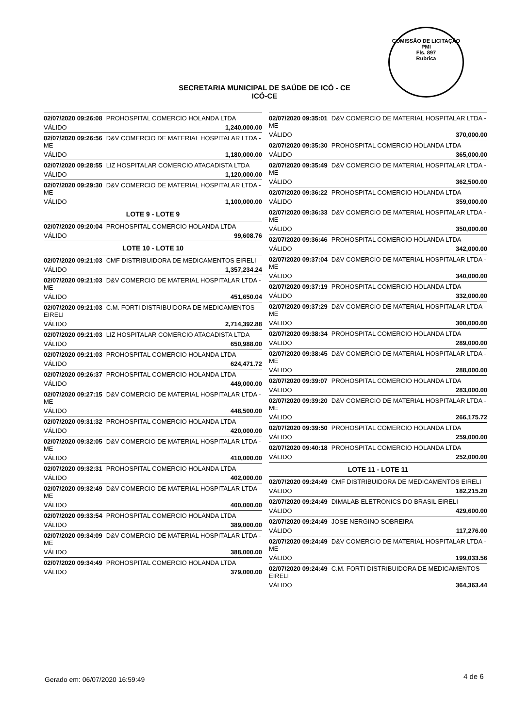COMISSÃO DE LICITAÇÃO
PMI
Fls. 897
Rubrica
SECRETARIA MUNICIPAL DE SAÚDE DE ICÓ - CE
ICÓ-CE
02/07/2020 09:26:08 PROHOSPITAL COMERCIO HOLANDA LTDA
VÁLIDO 1,240,000.00
02/07/2020 09:26:56 D&V COMERCIO DE MATERIAL HOSPITALAR LTDA - ME
VÁLIDO 1,180,000.00
02/07/2020 09:28:55 LIZ HOSPITALAR COMERCIO ATACADISTA LTDA
VÁLIDO 1,120,000.00
02/07/2020 09:29:30 D&V COMERCIO DE MATERIAL HOSPITALAR LTDA - ME
VÁLIDO 1,100,000.00
LOTE 9 - LOTE 9
02/07/2020 09:20:04 PROHOSPITAL COMERCIO HOLANDA LTDA
VÁLIDO 99,608.76
LOTE 10 - LOTE 10
02/07/2020 09:21:03 CMF DISTRIBUIDORA DE MEDICAMENTOS EIRELI
VÁLIDO 1,357,234.24
02/07/2020 09:21:03 D&V COMERCIO DE MATERIAL HOSPITALAR LTDA - ME
VÁLIDO 451,650.04
02/07/2020 09:21:03 C.M. FORTI DISTRIBUIDORA DE MEDICAMENTOS EIRELI
VÁLIDO 2,714,392.88
02/07/2020 09:21:03 LIZ HOSPITALAR COMERCIO ATACADISTA LTDA
VÁLIDO 650,988.00
02/07/2020 09:21:03 PROHOSPITAL COMERCIO HOLANDA LTDA
VÁLIDO 624,471.72
02/07/2020 09:26:37 PROHOSPITAL COMERCIO HOLANDA LTDA
VÁLIDO 449,000.00
02/07/2020 09:27:15 D&V COMERCIO DE MATERIAL HOSPITALAR LTDA - ME
VÁLIDO 448,500.00
02/07/2020 09:31:32 PROHOSPITAL COMERCIO HOLANDA LTDA
VÁLIDO 420,000.00
02/07/2020 09:32:05 D&V COMERCIO DE MATERIAL HOSPITALAR LTDA - ME
VÁLIDO 410,000.00
02/07/2020 09:32:31 PROHOSPITAL COMERCIO HOLANDA LTDA
VÁLIDO 402,000.00
02/07/2020 09:32:49 D&V COMERCIO DE MATERIAL HOSPITALAR LTDA - ME
VÁLIDO 400,000.00
02/07/2020 09:33:54 PROHOSPITAL COMERCIO HOLANDA LTDA
VÁLIDO 389,000.00
02/07/2020 09:34:09 D&V COMERCIO DE MATERIAL HOSPITALAR LTDA - ME
VÁLIDO 388,000.00
02/07/2020 09:34:49 PROHOSPITAL COMERCIO HOLANDA LTDA
VÁLIDO 379,000.00
02/07/2020 09:35:01 D&V COMERCIO DE MATERIAL HOSPITALAR LTDA - ME
VÁLIDO 370,000.00
02/07/2020 09:35:30 PROHOSPITAL COMERCIO HOLANDA LTDA
VÁLIDO 365,000.00
02/07/2020 09:35:49 D&V COMERCIO DE MATERIAL HOSPITALAR LTDA - ME
VÁLIDO 362,500.00
02/07/2020 09:36:22 PROHOSPITAL COMERCIO HOLANDA LTDA
VÁLIDO 359,000.00
02/07/2020 09:36:33 D&V COMERCIO DE MATERIAL HOSPITALAR LTDA - ME
VÁLIDO 350,000.00
02/07/2020 09:36:46 PROHOSPITAL COMERCIO HOLANDA LTDA
VÁLIDO 342,000.00
02/07/2020 09:37:04 D&V COMERCIO DE MATERIAL HOSPITALAR LTDA - ME
VÁLIDO 340,000.00
02/07/2020 09:37:19 PROHOSPITAL COMERCIO HOLANDA LTDA
VÁLIDO 332,000.00
02/07/2020 09:37:29 D&V COMERCIO DE MATERIAL HOSPITALAR LTDA - ME
VÁLIDO 300,000.00
02/07/2020 09:38:34 PROHOSPITAL COMERCIO HOLANDA LTDA
VÁLIDO 289,000.00
02/07/2020 09:38:45 D&V COMERCIO DE MATERIAL HOSPITALAR LTDA - ME
VÁLIDO 288,000.00
02/07/2020 09:39:07 PROHOSPITAL COMERCIO HOLANDA LTDA
VÁLIDO 283,000.00
02/07/2020 09:39:20 D&V COMERCIO DE MATERIAL HOSPITALAR LTDA - ME
VÁLIDO 266,175.72
02/07/2020 09:39:50 PROHOSPITAL COMERCIO HOLANDA LTDA
VÁLIDO 259,000.00
02/07/2020 09:40:18 PROHOSPITAL COMERCIO HOLANDA LTDA
VÁLIDO 252,000.00
LOTE 11 - LOTE 11
02/07/2020 09:24:49 CMF DISTRIBUIDORA DE MEDICAMENTOS EIRELI
VÁLIDO 182,215.20
02/07/2020 09:24:49 DIMALAB ELETRONICS DO BRASIL EIRELI
VÁLIDO 429,600.00
02/07/2020 09:24:49 JOSE NERGINO SOBREIRA
VÁLIDO 117,276.00
02/07/2020 09:24:49 D&V COMERCIO DE MATERIAL HOSPITALAR LTDA - ME
VÁLIDO 199,033.56
02/07/2020 09:24:49 C.M. FORTI DISTRIBUIDORA DE MEDICAMENTOS EIRELI
VÁLIDO 364,363.44
Gerado em: 06/07/2020 16:59:49 4 de 6